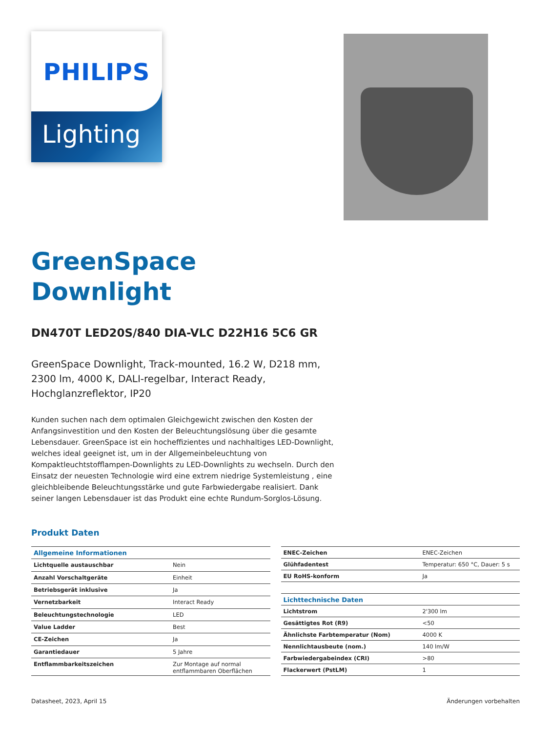PHILIPS
Lighting
GreenSpace
Downlight
DN470T LED20S/840 DIA-VLC D22H16 5C6 GR
GreenSpace Downlight, Track-mounted, 16.2 W, D218 mm, 2300 lm, 4000 K, DALI-regelbar, Interact Ready, Hochglanzreflektor, IP20
Kunden suchen nach dem optimalen Gleichgewicht zwischen den Kosten der Anfangsinvestition und den Kosten der Beleuchtungslösung über die gesamte Lebensdauer. GreenSpace ist ein hocheffizientes und nachhaltiges LED-Downlight, welches ideal geeignet ist, um in der Allgemeinbeleuchtung von Kompaktleuchtstofflampen-Downlights zu LED-Downlights zu wechseln. Durch den Einsatz der neuesten Technologie wird eine extrem niedrige Systemleistung , eine gleichbleibende Beleuchtungsstärke und gute Farbwiedergabe realisiert. Dank seiner langen Lebensdauer ist das Produkt eine echte Rundum-Sorglos-Lösung.
Produkt Daten
| Allgemeine Informationen | |
| Lichtquelle austauschbar | Nein |
| Anzahl Vorschaltgeräte | Einheit |
| Betriebsgerät inklusive | Ja |
| Vernetzbarkeit | Interact Ready |
| Beleuchtungstechnologie | LED |
| Value Ladder | Best |
| CE-Zeichen | Ja |
| Garantiedauer | 5 Jahre |
| Entflammbarkeitszeichen | Zur Montage auf normal entflammbaren Oberflächen |
| ENEC-Zeichen | ENEC-Zeichen |
| Glühfadentest | Temperatur: 650 °C, Dauer: 5 s |
| EU RoHS-konform | Ja |
| Lichttechnische Daten | |
| Lichtstrom | 2'300 lm |
| Gesättigtes Rot (R9) | <50 |
| Ähnlichste Farbtemperatur (Nom) | 4000 K |
| Nennlichtausbeute (nom.) | 140 lm/W |
| Farbwiedergabeindex (CRI) | >80 |
| Flackerwert (PstLM) | 1 |
Datasheet, 2023, April 15 Änderungen vorbehalten